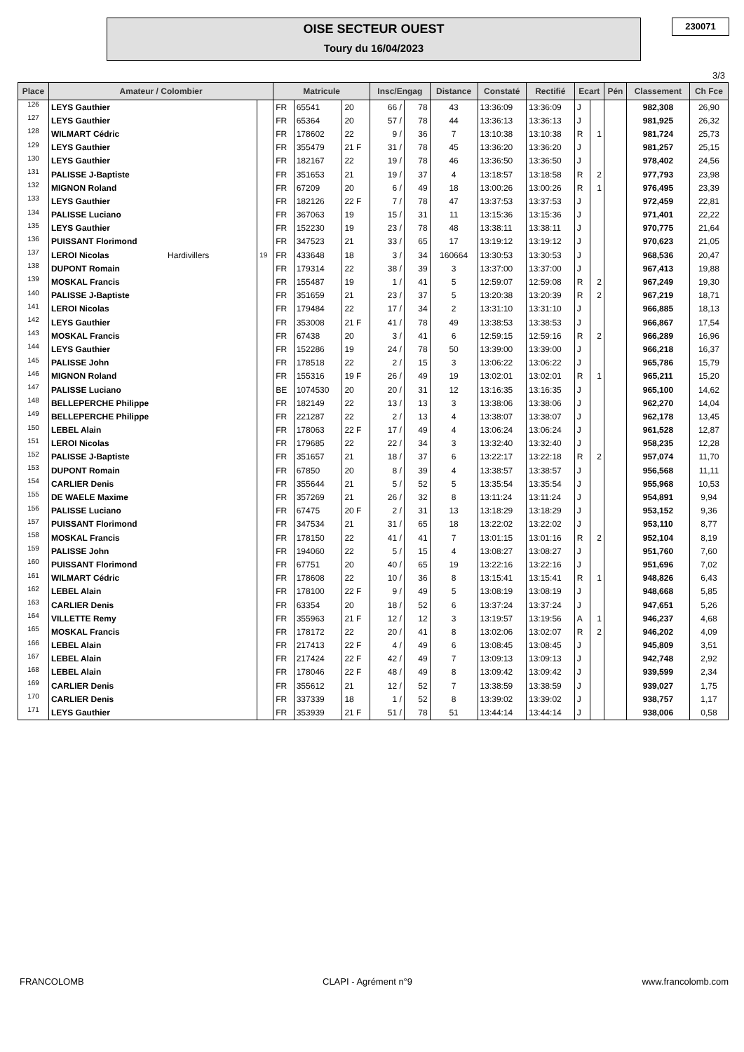OISE SECTEUR OUEST
Toury du 16/04/2023
230071
3/3
| Place | Amateur / Colombier | | Matricule | | | Insc/Engag | | Distance | Constaté | Rectifié | Ecart | | Pén | Classement | Ch Fce |
| --- | --- | --- | --- | --- | --- | --- | --- | --- | --- | --- | --- | --- | --- | --- | --- |
| 126 | LEYS Gauthier | | FR | 65541 | 20 | 66 / | 78 | 43 | 13:36:09 | 13:36:09 | J | | | 982,308 | 26,90 |
| 127 | LEYS Gauthier | | FR | 65364 | 20 | 57 / | 78 | 44 | 13:36:13 | 13:36:13 | J | | | 981,925 | 26,32 |
| 128 | WILMART Cédric | | FR | 178602 | 22 | 9 / | 36 | 7 | 13:10:38 | 13:10:38 | R | 1 | | 981,724 | 25,73 |
| 129 | LEYS Gauthier | | FR | 355479 | 21 F | 31 / | 78 | 45 | 13:36:20 | 13:36:20 | J | | | 981,257 | 25,15 |
| 130 | LEYS Gauthier | | FR | 182167 | 22 | 19 / | 78 | 46 | 13:36:50 | 13:36:50 | J | | | 978,402 | 24,56 |
| 131 | PALISSE J-Baptiste | | FR | 351653 | 21 | 19 / | 37 | 4 | 13:18:57 | 13:18:58 | R | 2 | | 977,793 | 23,98 |
| 132 | MIGNON Roland | | FR | 67209 | 20 | 6 / | 49 | 18 | 13:00:26 | 13:00:26 | R | 1 | | 976,495 | 23,39 |
| 133 | LEYS Gauthier | | FR | 182126 | 22 F | 7 / | 78 | 47 | 13:37:53 | 13:37:53 | J | | | 972,459 | 22,81 |
| 134 | PALISSE Luciano | | FR | 367063 | 19 | 15 / | 31 | 11 | 13:15:36 | 13:15:36 | J | | | 971,401 | 22,22 |
| 135 | LEYS Gauthier | | FR | 152230 | 19 | 23 / | 78 | 48 | 13:38:11 | 13:38:11 | J | | | 970,775 | 21,64 |
| 136 | PUISSANT Florimond | | FR | 347523 | 21 | 33 / | 65 | 17 | 13:19:12 | 13:19:12 | J | | | 970,623 | 21,05 |
| 137 | LEROI Nicolas Hardivillers | 19 | FR | 433648 | 18 | 3 / | 34 | 160664 | 13:30:53 | 13:30:53 | J | | | 968,536 | 20,47 |
| 138 | DUPONT Romain | | FR | 179314 | 22 | 38 / | 39 | 3 | 13:37:00 | 13:37:00 | J | | | 967,413 | 19,88 |
| 139 | MOSKAL Francis | | FR | 155487 | 19 | 1 / | 41 | 5 | 12:59:07 | 12:59:08 | R | 2 | | 967,249 | 19,30 |
| 140 | PALISSE J-Baptiste | | FR | 351659 | 21 | 23 / | 37 | 5 | 13:20:38 | 13:20:39 | R | 2 | | 967,219 | 18,71 |
| 141 | LEROI Nicolas | | FR | 179484 | 22 | 17 / | 34 | 2 | 13:31:10 | 13:31:10 | J | | | 966,885 | 18,13 |
| 142 | LEYS Gauthier | | FR | 353008 | 21 F | 41 / | 78 | 49 | 13:38:53 | 13:38:53 | J | | | 966,867 | 17,54 |
| 143 | MOSKAL Francis | | FR | 67438 | 20 | 3 / | 41 | 6 | 12:59:15 | 12:59:16 | R | 2 | | 966,289 | 16,96 |
| 144 | LEYS Gauthier | | FR | 152286 | 19 | 24 / | 78 | 50 | 13:39:00 | 13:39:00 | J | | | 966,218 | 16,37 |
| 145 | PALISSE John | | FR | 178518 | 22 | 2 / | 15 | 3 | 13:06:22 | 13:06:22 | J | | | 965,786 | 15,79 |
| 146 | MIGNON Roland | | FR | 155316 | 19 F | 26 / | 49 | 19 | 13:02:01 | 13:02:01 | R | 1 | | 965,211 | 15,20 |
| 147 | PALISSE Luciano | | BE | 1074530 | 20 | 20 / | 31 | 12 | 13:16:35 | 13:16:35 | J | | | 965,100 | 14,62 |
| 148 | BELLEPERCHE Philippe | | FR | 182149 | 22 | 13 / | 13 | 3 | 13:38:06 | 13:38:06 | J | | | 962,270 | 14,04 |
| 149 | BELLEPERCHE Philippe | | FR | 221287 | 22 | 2 / | 13 | 4 | 13:38:07 | 13:38:07 | J | | | 962,178 | 13,45 |
| 150 | LEBEL Alain | | FR | 178063 | 22 F | 17 / | 49 | 4 | 13:06:24 | 13:06:24 | J | | | 961,528 | 12,87 |
| 151 | LEROI Nicolas | | FR | 179685 | 22 | 22 / | 34 | 3 | 13:32:40 | 13:32:40 | J | | | 958,235 | 12,28 |
| 152 | PALISSE J-Baptiste | | FR | 351657 | 21 | 18 / | 37 | 6 | 13:22:17 | 13:22:18 | R | 2 | | 957,074 | 11,70 |
| 153 | DUPONT Romain | | FR | 67850 | 20 | 8 / | 39 | 4 | 13:38:57 | 13:38:57 | J | | | 956,568 | 11,11 |
| 154 | CARLIER Denis | | FR | 355644 | 21 | 5 / | 52 | 5 | 13:35:54 | 13:35:54 | J | | | 955,968 | 10,53 |
| 155 | DE WAELE Maxime | | FR | 357269 | 21 | 26 / | 32 | 8 | 13:11:24 | 13:11:24 | J | | | 954,891 | 9,94 |
| 156 | PALISSE Luciano | | FR | 67475 | 20 F | 2 / | 31 | 13 | 13:18:29 | 13:18:29 | J | | | 953,152 | 9,36 |
| 157 | PUISSANT Florimond | | FR | 347534 | 21 | 31 / | 65 | 18 | 13:22:02 | 13:22:02 | J | | | 953,110 | 8,77 |
| 158 | MOSKAL Francis | | FR | 178150 | 22 | 41 / | 41 | 7 | 13:01:15 | 13:01:16 | R | 2 | | 952,104 | 8,19 |
| 159 | PALISSE John | | FR | 194060 | 22 | 5 / | 15 | 4 | 13:08:27 | 13:08:27 | J | | | 951,760 | 7,60 |
| 160 | PUISSANT Florimond | | FR | 67751 | 20 | 40 / | 65 | 19 | 13:22:16 | 13:22:16 | J | | | 951,696 | 7,02 |
| 161 | WILMART Cédric | | FR | 178608 | 22 | 10 / | 36 | 8 | 13:15:41 | 13:15:41 | R | 1 | | 948,826 | 6,43 |
| 162 | LEBEL Alain | | FR | 178100 | 22 F | 9 / | 49 | 5 | 13:08:19 | 13:08:19 | J | | | 948,668 | 5,85 |
| 163 | CARLIER Denis | | FR | 63354 | 20 | 18 / | 52 | 6 | 13:37:24 | 13:37:24 | J | | | 947,651 | 5,26 |
| 164 | VILLETTE Remy | | FR | 355963 | 21 F | 12 / | 12 | 3 | 13:19:57 | 13:19:56 | A | 1 | | 946,237 | 4,68 |
| 165 | MOSKAL Francis | | FR | 178172 | 22 | 20 / | 41 | 8 | 13:02:06 | 13:02:07 | R | 2 | | 946,202 | 4,09 |
| 166 | LEBEL Alain | | FR | 217413 | 22 F | 4 / | 49 | 6 | 13:08:45 | 13:08:45 | J | | | 945,809 | 3,51 |
| 167 | LEBEL Alain | | FR | 217424 | 22 F | 42 / | 49 | 7 | 13:09:13 | 13:09:13 | J | | | 942,748 | 2,92 |
| 168 | LEBEL Alain | | FR | 178046 | 22 F | 48 / | 49 | 8 | 13:09:42 | 13:09:42 | J | | | 939,599 | 2,34 |
| 169 | CARLIER Denis | | FR | 355612 | 21 | 12 / | 52 | 7 | 13:38:59 | 13:38:59 | J | | | 939,027 | 1,75 |
| 170 | CARLIER Denis | | FR | 337339 | 18 | 1 / | 52 | 8 | 13:39:02 | 13:39:02 | J | | | 938,757 | 1,17 |
| 171 | LEYS Gauthier | | FR | 353939 | 21 F | 51 / | 78 | 51 | 13:44:14 | 13:44:14 | J | | | 938,006 | 0,58 |
FRANCOLOMB CLAPI - Agrément n°9 www.francolomb.com